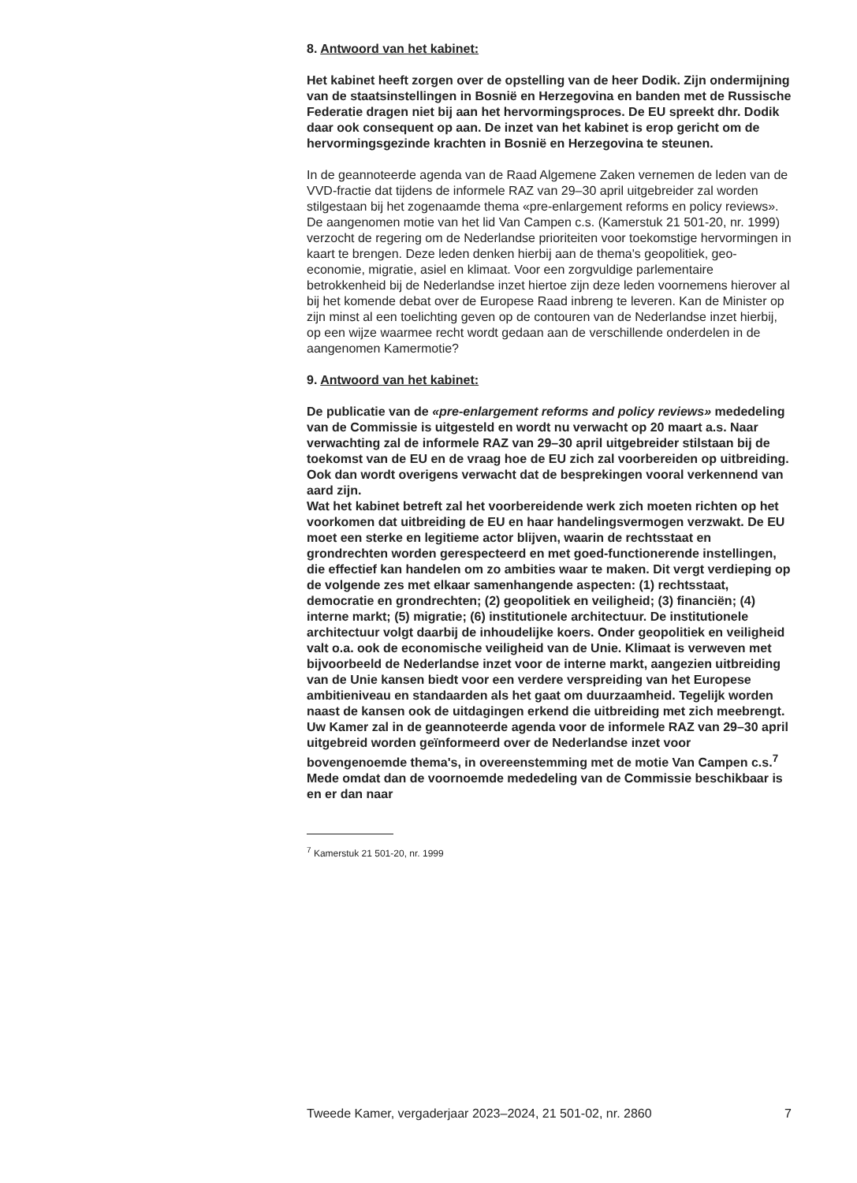8. Antwoord van het kabinet:
Het kabinet heeft zorgen over de opstelling van de heer Dodik. Zijn ondermijning van de staatsinstellingen in Bosnië en Herzegovina en banden met de Russische Federatie dragen niet bij aan het hervormingsproces. De EU spreekt dhr. Dodik daar ook consequent op aan. De inzet van het kabinet is erop gericht om de hervormingsgezinde krachten in Bosnië en Herzegovina te steunen.
In de geannoteerde agenda van de Raad Algemene Zaken vernemen de leden van de VVD-fractie dat tijdens de informele RAZ van 29–30 april uitgebreider zal worden stilgestaan bij het zogenaamde thema «pre-enlargement reforms en policy reviews». De aangenomen motie van het lid Van Campen c.s. (Kamerstuk 21 501-20, nr. 1999) verzocht de regering om de Nederlandse prioriteiten voor toekomstige hervormingen in kaart te brengen. Deze leden denken hierbij aan de thema's geopolitiek, geo-economie, migratie, asiel en klimaat. Voor een zorgvuldige parlementaire betrokkenheid bij de Nederlandse inzet hiertoe zijn deze leden voornemens hierover al bij het komende debat over de Europese Raad inbreng te leveren. Kan de Minister op zijn minst al een toelichting geven op de contouren van de Nederlandse inzet hierbij, op een wijze waarmee recht wordt gedaan aan de verschillende onderdelen in de aangenomen Kamermotie?
9. Antwoord van het kabinet:
De publicatie van de «pre-enlargement reforms and policy reviews» mededeling van de Commissie is uitgesteld en wordt nu verwacht op 20 maart a.s. Naar verwachting zal de informele RAZ van 29–30 april uitgebreider stilstaan bij de toekomst van de EU en de vraag hoe de EU zich zal voorbereiden op uitbreiding. Ook dan wordt overigens verwacht dat de besprekingen vooral verkennend van aard zijn.
Wat het kabinet betreft zal het voorbereidende werk zich moeten richten op het voorkomen dat uitbreiding de EU en haar handelingsvermogen verzwakt. De EU moet een sterke en legitieme actor blijven, waarin de rechtsstaat en grondrechten worden gerespecteerd en met goed-functionerende instellingen, die effectief kan handelen om zo ambities waar te maken. Dit vergt verdieping op de volgende zes met elkaar samenhangende aspecten: (1) rechtsstaat, democratie en grondrechten; (2) geopolitiek en veiligheid; (3) financiën; (4) interne markt; (5) migratie; (6) institutionele architectuur. De institutionele architectuur volgt daarbij de inhoudelijke koers. Onder geopolitiek en veiligheid valt o.a. ook de economische veiligheid van de Unie. Klimaat is verweven met bijvoorbeeld de Nederlandse inzet voor de interne markt, aangezien uitbreiding van de Unie kansen biedt voor een verdere verspreiding van het Europese ambitieniveau en standaarden als het gaat om duurzaamheid. Tegelijk worden naast de kansen ook de uitdagingen erkend die uitbreiding met zich meebrengt.
Uw Kamer zal in de geannoteerde agenda voor de informele RAZ van 29–30 april uitgebreid worden geïnformeerd over de Nederlandse inzet voor bovengenoemde thema's, in overeenstemming met de motie Van Campen c.s.<sup>7</sup> Mede omdat dan de voornoemde mededeling van de Commissie beschikbaar is en er dan naar
<sup>7</sup> Kamerstuk 21 501-20, nr. 1999
Tweede Kamer, vergaderjaar 2023–2024, 21 501-02, nr. 2860 7